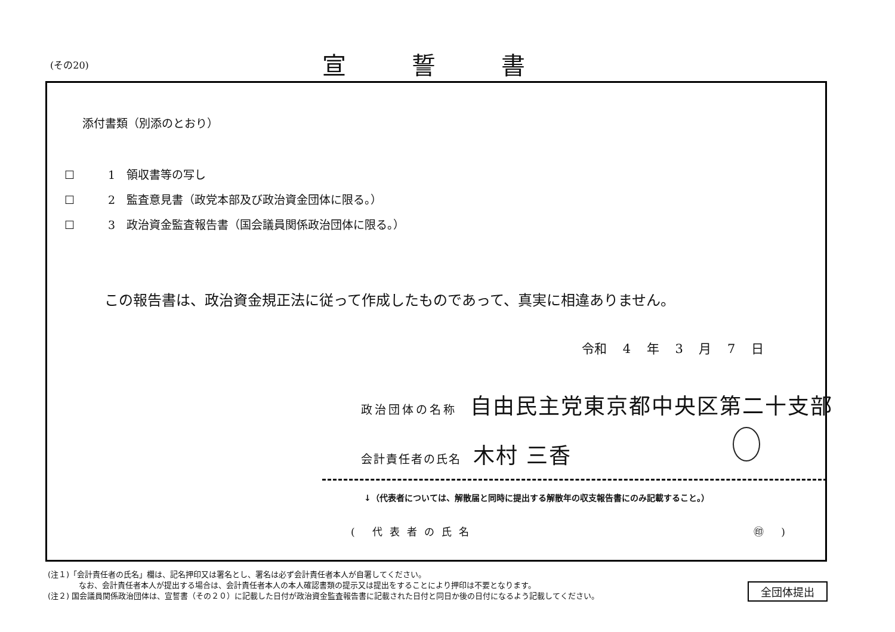(その20) 宣誓書
添付書類（別添のとおり）
☐ 1　領収書等の写し
☐ 2　監査意見書（政党本部及び政治資金団体に限る。）
☐ 3　政治資金監査報告書（国会議員関係政治団体に限る。）
この報告書は、政治資金規正法に従って作成したものであって、真実に相違ありません。
令和 4 年 3 月 7 日
政治団体の名称 自由民主党東京都中央区第二十支部
会計責任者の氏名 木村 三香
↓（代表者については、解散届と同時に提出する解散年の収支報告書にのみ記載すること。）
( 代表者の氏名 ㊞ )
(注１)「会計責任者の氏名」欄は、記名押印又は署名とし、署名は必ず会計責任者本人が自署してください。
　　　　なお、会計責任者本人が提出する場合は、会計責任者本人の本人確認書類の提示又は提出をすることにより押印は不要となります。
(注２) 国会議員関係政治団体は、宣誓書（その２０）に記載した日付が政治資金監査報告書に記載された日付と同日か後の日付になるよう記載してください。
全団体提出